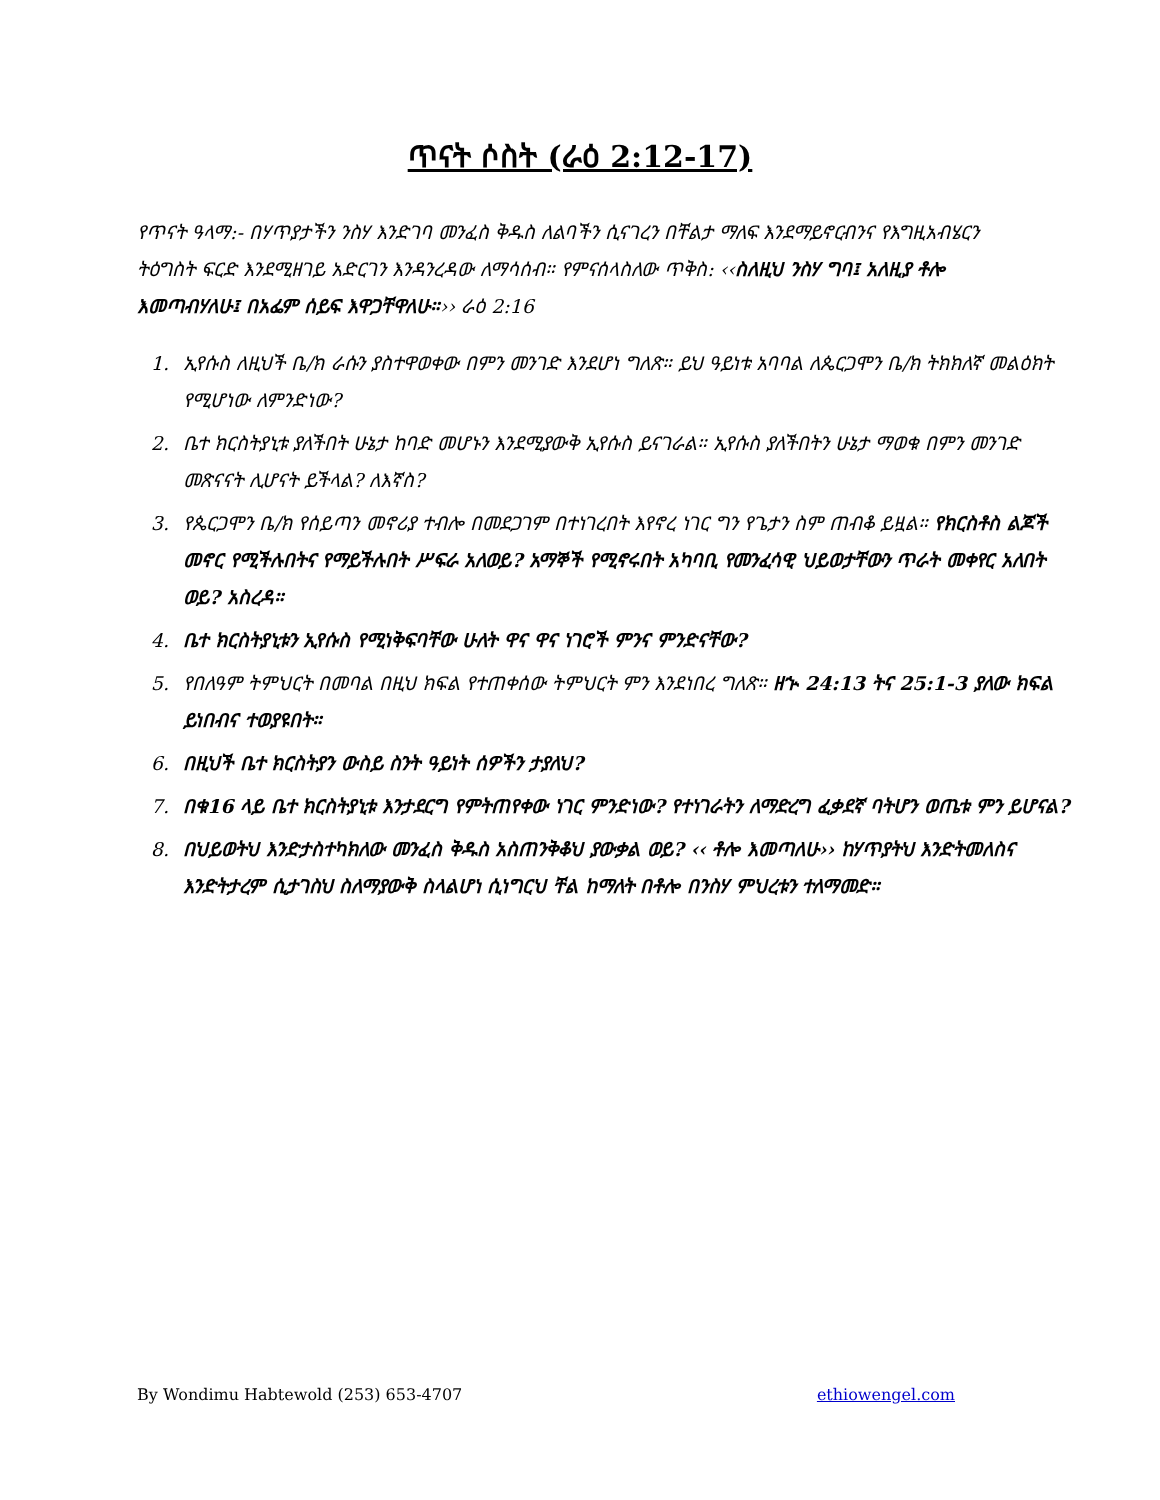ጥናት ሶስት (ራዕ 2:12-17)
የጥናት ዓላማ:- በሃጥያታችን ንስሃ እንድገባ መንፈስ ቅዱስ ለልባችን ሲናገረን በቸልታ ማለፍ እንደማይኖርብንና የእግዚአብሄርን ትዕግስት ፍርድ እንደሚዘገይ አድርገን እንዳንረዳው ለማሳሰብ። የምናሰላስለው ጥቅስ: ‹‹ስለዚህ ንስሃ ግባ፤ አለዚያ ቶሎ እመጣብሃለሁ፤ በአፌም ሰይፍ እዋጋቸዋለሁ።›› ራዕ 2:16
1. ኢየሱስ ለዚህች ቤ/ክ ራሱን ያስተዋወቀው በምን መንገድ እንደሆነ ግለጽ። ይህ ዓይነቱ አባባል ለጴርጋሞን ቤ/ክ ትክክለኛ መልዕክት የሚሆነው ለምንድነው?
2. ቤተ ክርስትያኒቱ ያለችበት ሁኔታ ከባድ መሆኑን እንደሚያውቅ ኢየሱስ ይናገራል። ኢየሱስ ያለችበትን ሁኔታ ማወቁ በምን መንገድ መጽናናት ሊሆናት ይችላል? ለእኛስ?
3. የጴርጋሞን ቤ/ክ የሰይጣን መኖሪያ ተብሎ በመደጋገም በተነገረበት እየኖረ ነገር ግን የጌታን ስም ጠብቆ ይዟል። የክርስቶስ ልጆች መኖር የሚችሉበትና የማይችሉበት ሥፍራ አለወይ? አማኞች የሚኖሩበት አካባቢ የመንፈሳዊ ህይወታቸውን ጥራት መቀየር አለበት ወይ? አስረዳ።
4. ቤተ ክርስትያኒቱን ኢየሱስ የሚነቅፍባቸው ሁለት ዋና ዋና ነገሮች ምንና ምንድናቸው?
5. የበለዓም ትምህርት በመባል በዚህ ክፍል የተጠቀሰው ትምህርት ምን እንደነበረ ግለጽ። ዘኍ 24:13 ትና 25:1-3 ያለው ክፍል ይነበብና ተወያዩበት።
6. በዚህች ቤተ ክርስትያን ውስይ ስንት ዓይነት ሰዎችን ታያለህ?
7. በቁ16 ላይ ቤተ ክርስትያኒቱ እንታደርግ የምትጠየቀው ነገር ምንድነው? የተነገራትን ለማድረግ ፈቃደኛ ባትሆን ወጤቱ ምን ይሆናል?
8. በህይወትህ እንድታስተካክለው መንፈስ ቅዱስ አስጠንቅቆህ ያውቃል ወይ? ‹‹ ቶሎ እመጣለሁ›› ከሃጥያትህ እንድትመለስና እንድትታረም ሲታገስህ ስለማያውቅ ስላልሆነ ሲነግርህ ቸል ከማለት በቶሎ በንስሃ ምህረቱን ተለማመድ።
By Wondimu Habtewold (253) 653-4707 ethiowengel.com